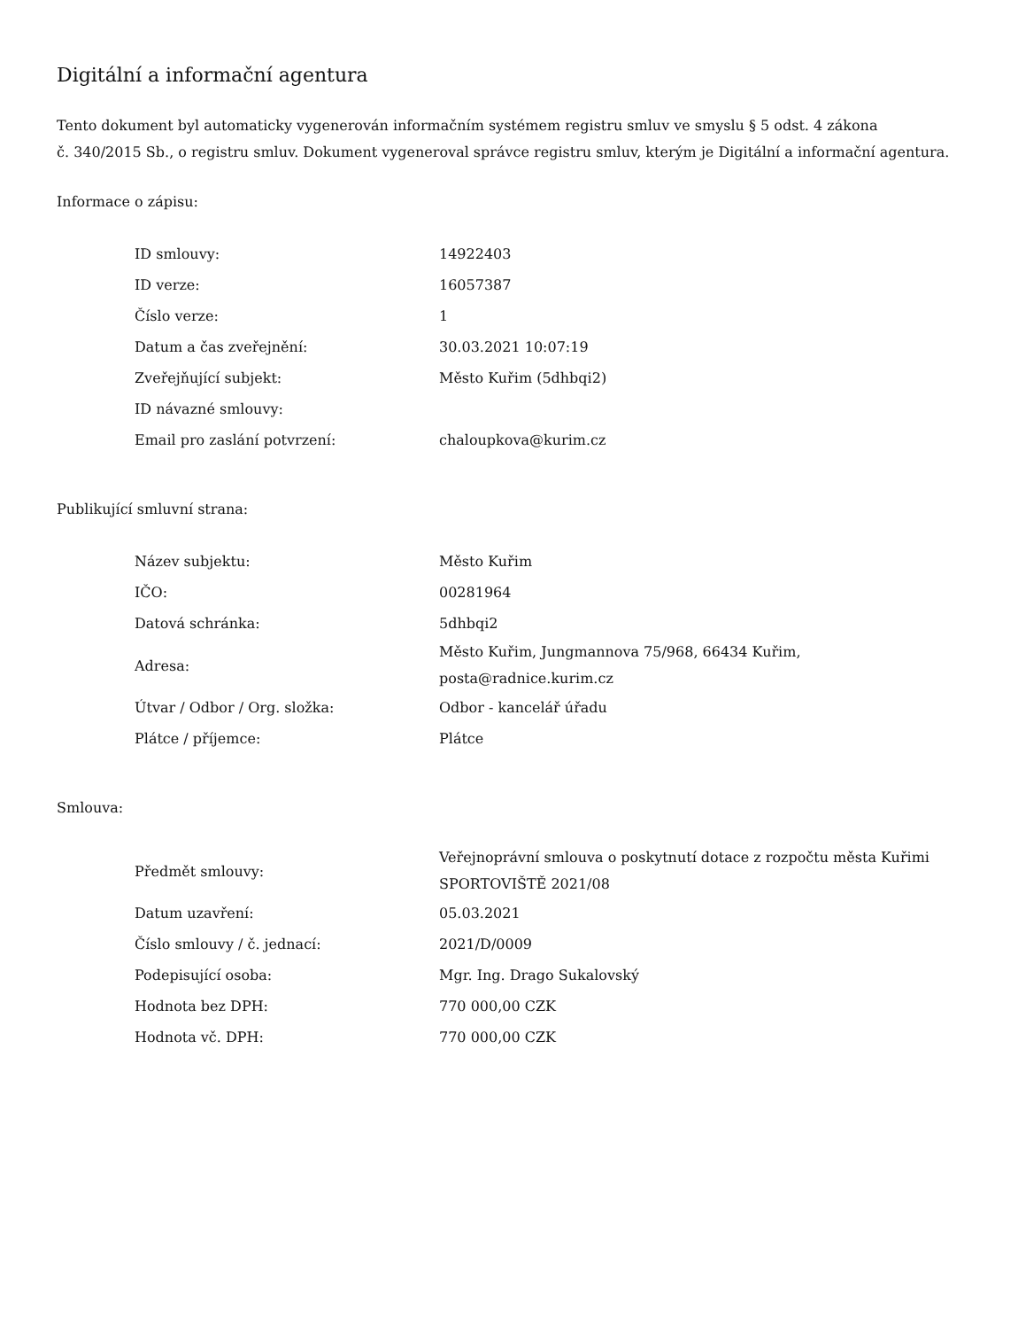Digitální a informační agentura
Tento dokument byl automaticky vygenerován informačním systémem registru smluv ve smyslu § 5 odst. 4 zákona
č. 340/2015 Sb., o registru smluv. Dokument vygeneroval správce registru smluv, kterým je Digitální a informační agentura.
Informace o zápisu:
| ID smlouvy: | 14922403 |
| ID verze: | 16057387 |
| Číslo verze: | 1 |
| Datum a čas zveřejnění: | 30.03.2021 10:07:19 |
| Zveřejňující subjekt: | Město Kuřim (5dhbqi2) |
| ID návazné smlouvy: | |
| Email pro zaslání potvrzení: | chaloupkova@kurim.cz |
Publikující smluvní strana:
| Název subjektu: | Město Kuřim |
| IČO: | 00281964 |
| Datová schránka: | 5dhbqi2 |
| Adresa: | Město Kuřim, Jungmannova 75/968, 66434 Kuřim, posta@radnice.kurim.cz |
| Útvar / Odbor / Org. složka: | Odbor - kancelář úřadu |
| Plátce / příjemce: | Plátce |
Smlouva:
| Předmět smlouvy: | Veřejnoprávní smlouva o poskytnutí dotace z rozpočtu města Kuřimi SPORTOVIŠTĚ 2021/08 |
| Datum uzavření: | 05.03.2021 |
| Číslo smlouvy / č. jednací: | 2021/D/0009 |
| Podepisující osoba: | Mgr. Ing. Drago Sukalovský |
| Hodnota bez DPH: | 770 000,00 CZK |
| Hodnota vč. DPH: | 770 000,00 CZK |